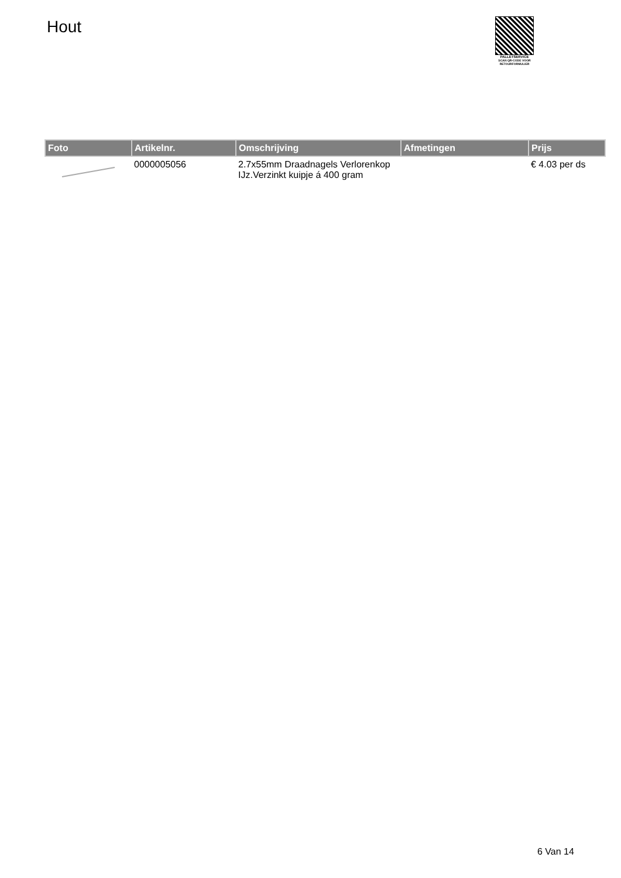Hout
PALLETSERVICE
SCAN QR-CODE VOOR RETOURFORMULIER
| Foto | Artikelnr. | Omschrijving | Afmetingen | Prijs |
| --- | --- | --- | --- | --- |
| | 0000005056 | 2.7x55mm Draadnagels Verlorenkop IJz.Verzinkt kuipje á 400 gram | | € 4.03 per ds |
6 Van 14